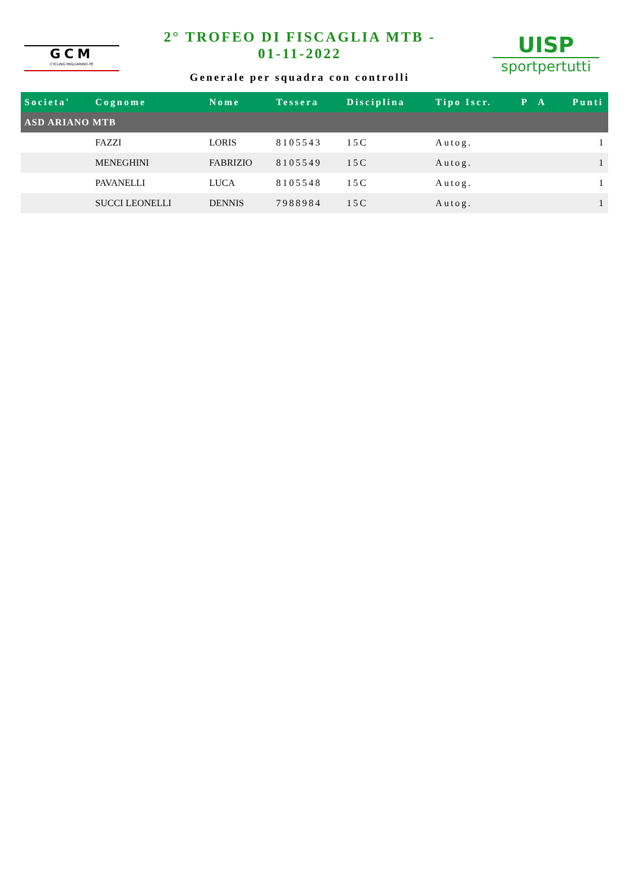GCM
CYCLING MIGLIARINO-FE
2° TROFEO DI FISCAGLIA MTB -
01-11-2022
Generale per squadra con controlli
UISP
sportpertutti
| Societa' | Cognome | Nome | Tessera | Disciplina | Tipo Iscr. | P | A | Punti |
| --- | --- | --- | --- | --- | --- | --- | --- | --- |
| ASD ARIANO MTB | | | | | | | | |
| | FAZZI | LORIS | 8105543 | 15C | Autog. | | | 1 |
| | MENEGHINI | FABRIZIO | 8105549 | 15C | Autog. | | | 1 |
| | PAVANELLI | LUCA | 8105548 | 15C | Autog. | | | 1 |
| | SUCCI LEONELLI | DENNIS | 7988984 | 15C | Autog. | | | 1 |